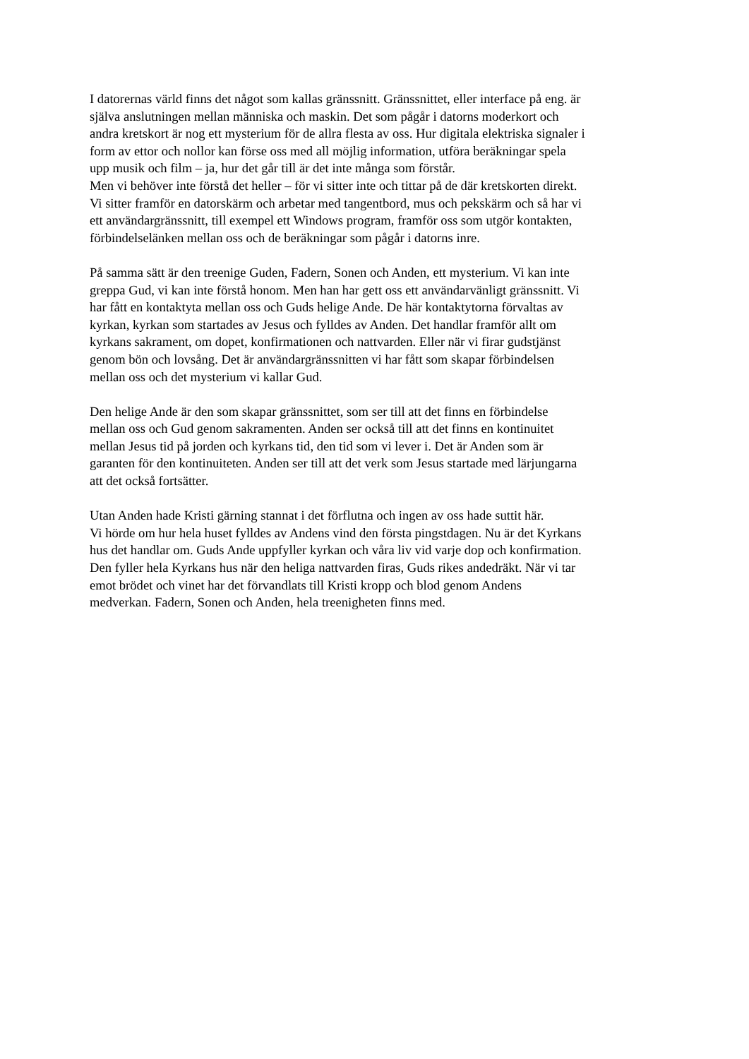I datorernas värld finns det något som kallas gränssnitt. Gränssnittet, eller interface på eng. är
själva anslutningen mellan människa och maskin. Det som pågår i datorns moderkort och
andra kretskort är nog ett mysterium för de allra flesta av oss. Hur digitala elektriska signaler i
form av ettor och nollor kan förse oss med all möjlig information, utföra beräkningar spela
upp musik och film – ja, hur det går till är det inte många som förstår.
Men vi behöver inte förstå det heller – för vi sitter inte och tittar på de där kretskorten direkt.
Vi sitter framför en datorskärm och arbetar med tangentbord, mus och pekskärm och så har vi
ett användargränssnitt, till exempel ett Windows program, framför oss som utgör kontakten,
förbindelselänken mellan oss och de beräkningar som pågår i datorns inre.
På samma sätt är den treenige Guden, Fadern, Sonen och Anden, ett mysterium. Vi kan inte
greppa Gud, vi kan inte förstå honom. Men han har gett oss ett användarvänligt gränssnitt. Vi
har fått en kontaktyta mellan oss och Guds helige Ande. De här kontaktytorna förvaltas av
kyrkan, kyrkan som startades av Jesus och fylldes av Anden. Det handlar framför allt om
kyrkans sakrament, om dopet, konfirmationen och nattvarden. Eller när vi firar gudstjänst
genom bön och lovsång. Det är användargränssnitten vi har fått som skapar förbindelsen
mellan oss och det mysterium vi kallar Gud.
Den helige Ande är den som skapar gränssnittet, som ser till att det finns en förbindelse
mellan oss och Gud genom sakramenten. Anden ser också till att det finns en kontinuitet
mellan Jesus tid på jorden och kyrkans tid, den tid som vi lever i. Det är Anden som är
garanten för den kontinuiteten. Anden ser till att det verk som Jesus startade med lärjungarna
att det också fortsätter.
Utan Anden hade Kristi gärning stannat i det förflutna och ingen av oss hade suttit här.
Vi hörde om hur hela huset fylldes av Andens vind den första pingstdagen. Nu är det Kyrkans
hus det handlar om. Guds Ande uppfyller kyrkan och våra liv vid varje dop och konfirmation.
Den fyller hela Kyrkans hus när den heliga nattvarden firas, Guds rikes andedräkt. När vi tar
emot brödet och vinet har det förvandlats till Kristi kropp och blod genom Andens
medverkan. Fadern, Sonen och Anden, hela treenigheten finns med.